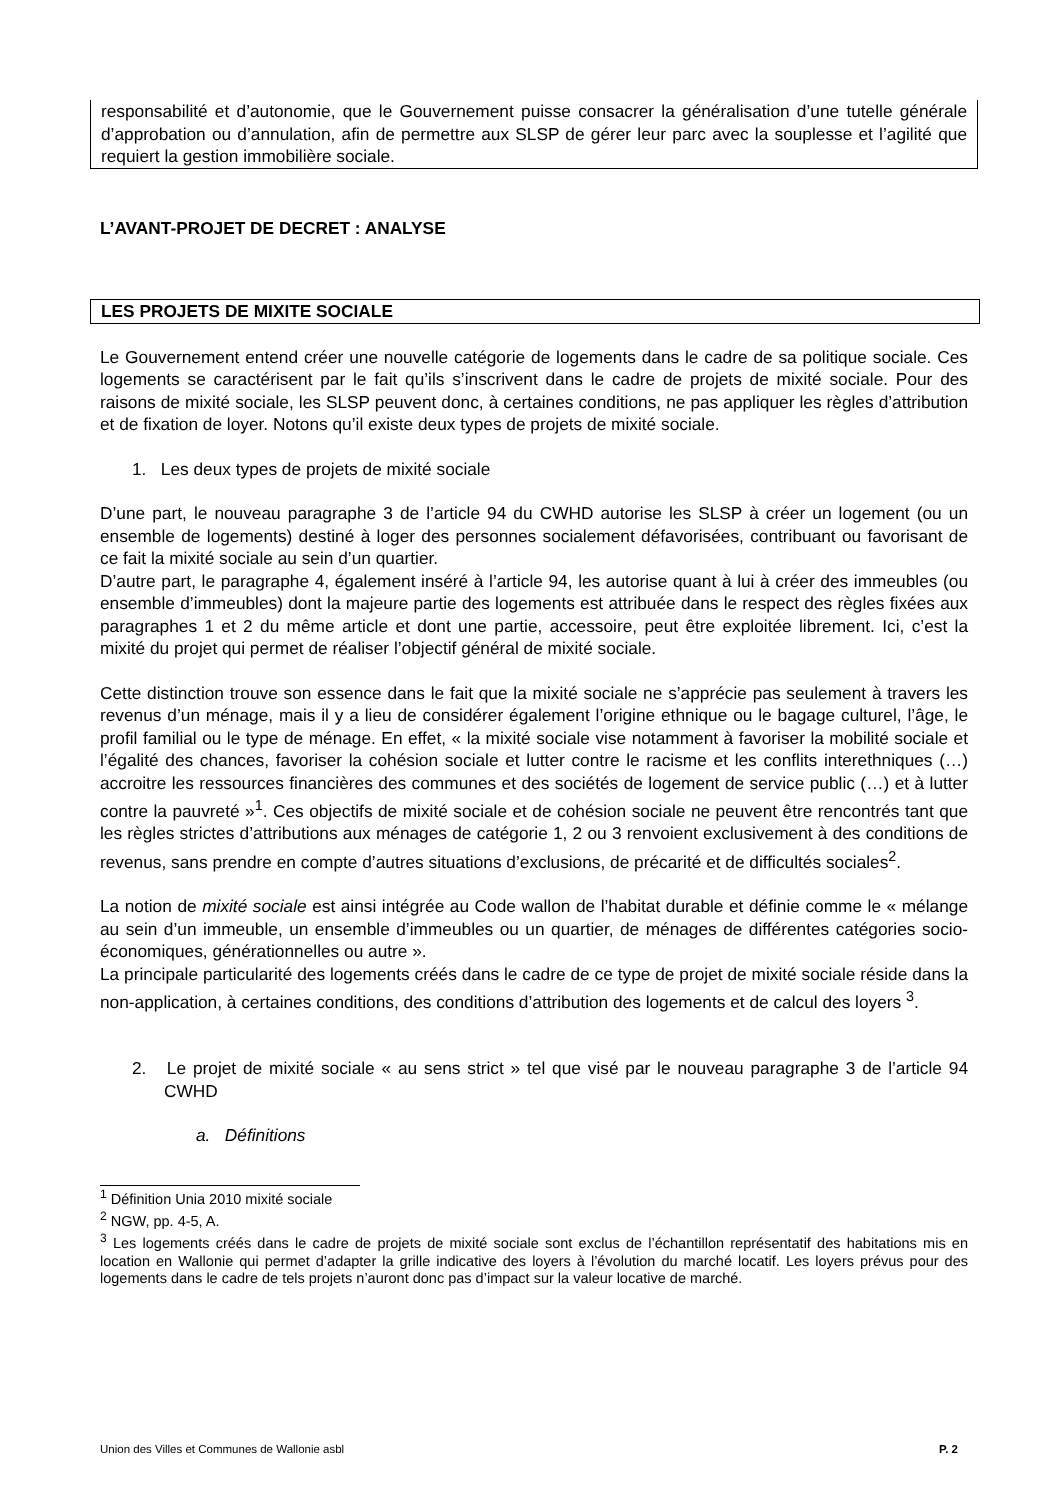responsabilité et d’autonomie, que le Gouvernement puisse consacrer la généralisation d’une tutelle générale d’approbation ou d’annulation, afin de permettre aux SLSP de gérer leur parc avec la souplesse et l’agilité que requiert la gestion immobilière sociale.
L’AVANT-PROJET DE DECRET : ANALYSE
LES PROJETS DE MIXITE SOCIALE
Le Gouvernement entend créer une nouvelle catégorie de logements dans le cadre de sa politique sociale. Ces logements se caractérisent par le fait qu’ils s’inscrivent dans le cadre de projets de mixité sociale. Pour des raisons de mixité sociale, les SLSP peuvent donc, à certaines conditions, ne pas appliquer les règles d’attribution et de fixation de loyer. Notons qu’il existe deux types de projets de mixité sociale.
1. Les deux types de projets de mixité sociale
D’une part, le nouveau paragraphe 3 de l’article 94 du CWHD autorise les SLSP à créer un logement (ou un ensemble de logements) destiné à loger des personnes socialement défavorisées, contribuant ou favorisant de ce fait la mixité sociale au sein d’un quartier.
D’autre part, le paragraphe 4, également inséré à l’article 94, les autorise quant à lui à créer des immeubles (ou ensemble d’immeubles) dont la majeure partie des logements est attribuée dans le respect des règles fixées aux paragraphes 1 et 2 du même article et dont une partie, accessoire, peut être exploitée librement. Ici, c’est la mixité du projet qui permet de réaliser l’objectif général de mixité sociale.
Cette distinction trouve son essence dans le fait que la mixité sociale ne s’apprécie pas seulement à travers les revenus d’un ménage, mais il y a lieu de considérer également l’origine ethnique ou le bagage culturel, l’âge, le profil familial ou le type de ménage. En effet, « la mixité sociale vise notamment à favoriser la mobilité sociale et l’égalité des chances, favoriser la cohésion sociale et lutter contre le racisme et les conflits interethniques (…) accroitre les ressources financières des communes et des sociétés de logement de service public (…) et à lutter contre la pauvreté »<sup>1</sup>. Ces objectifs de mixité sociale et de cohésion sociale ne peuvent être rencontrés tant que les règles strictes d’attributions aux ménages de catégorie 1, 2 ou 3 renvoient exclusivement à des conditions de revenus, sans prendre en compte d’autres situations d’exclusions, de précarité et de difficultés sociales<sup>2</sup>.
La notion de mixité sociale est ainsi intégrée au Code wallon de l’habitat durable et définie comme le « mélange au sein d’un immeuble, un ensemble d’immeubles ou un quartier, de ménages de différentes catégories socio-économiques, générationnelles ou autre ».
La principale particularité des logements créés dans le cadre de ce type de projet de mixité sociale réside dans la non-application, à certaines conditions, des conditions d’attribution des logements et de calcul des loyers <sup>3</sup>.
2. Le projet de mixité sociale « au sens strict » tel que visé par le nouveau paragraphe 3 de l’article 94 CWHD
a. Définitions
<sup>1</sup> Définition Unia 2010 mixité sociale
<sup>2</sup> NGW, pp. 4-5, A.
<sup>3</sup> Les logements créés dans le cadre de projets de mixité sociale sont exclus de l’échantillon représentatif des habitations mis en location en Wallonie qui permet d’adapter la grille indicative des loyers à l’évolution du marché locatif. Les loyers prévus pour des logements dans le cadre de tels projets n’auront donc pas d’impact sur la valeur locative de marché.
Union des Villes et Communes de Wallonie asbl P. 2